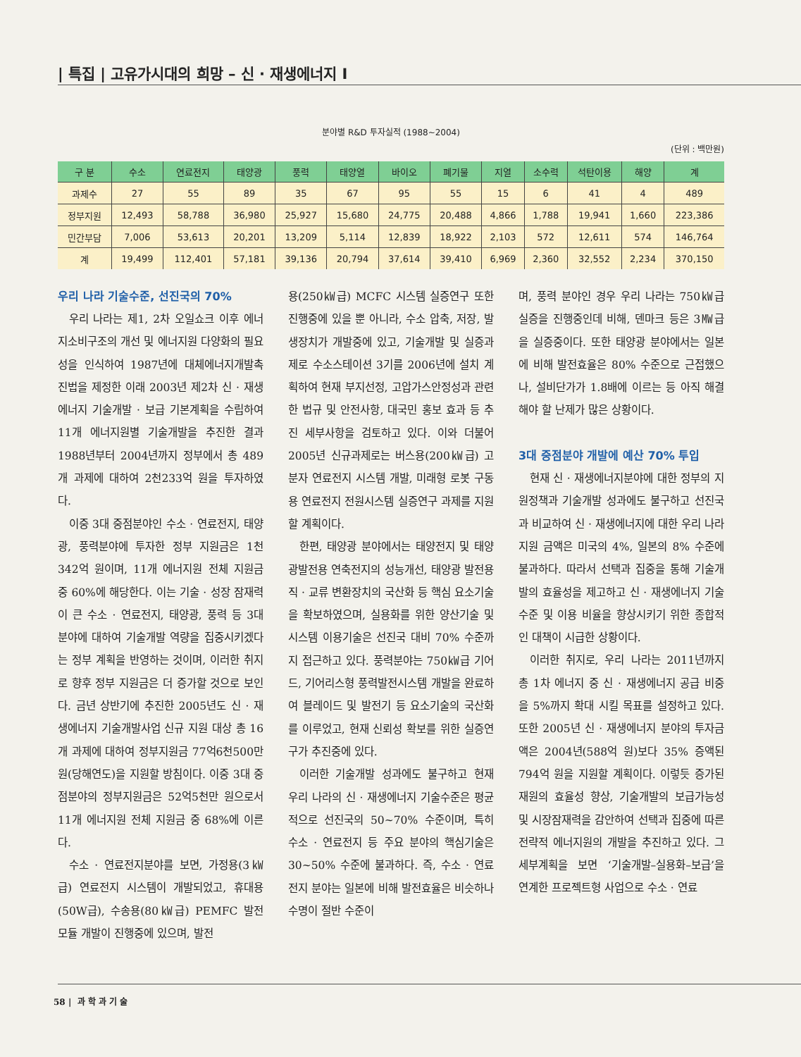| 특집 | 고유가시대의 희망 – 신 · 재생에너지 I
분야별 R&D 투자실적 (1988~2004)
(단위 : 백만원)
| 구 분 | 수소 | 연료전지 | 태양광 | 풍력 | 태양열 | 바이오 | 폐기물 | 지열 | 소수력 | 석탄이용 | 해양 | 계 |
| --- | --- | --- | --- | --- | --- | --- | --- | --- | --- | --- | --- | --- |
| 과제수 | 27 | 55 | 89 | 35 | 67 | 95 | 55 | 15 | 6 | 41 | 4 | 489 |
| 정부지원 | 12,493 | 58,788 | 36,980 | 25,927 | 15,680 | 24,775 | 20,488 | 4,866 | 1,788 | 19,941 | 1,660 | 223,386 |
| 민간부담 | 7,006 | 53,613 | 20,201 | 13,209 | 5,114 | 12,839 | 18,922 | 2,103 | 572 | 12,611 | 574 | 146,764 |
| 계 | 19,499 | 112,401 | 57,181 | 39,136 | 20,794 | 37,614 | 39,410 | 6,969 | 2,360 | 32,552 | 2,234 | 370,150 |
우리 나라 기술수준, 선진국의 70%
우리 나라는 제1, 2차 오일쇼크 이후 에너지소비구조의 개선 및 에너지원 다양화의 필요성을 인식하여 1987년에 대체에너지개발촉진법을 제정한 이래 2003년 제2차 신 · 재생에너지 기술개발 · 보급 기본계획을 수립하여 11개 에너지원별 기술개발을 추진한 결과 1988년부터 2004년까지 정부에서 총 489개 과제에 대하여 2천233억 원을 투자하였다.
이중 3대 중점분야인 수소 · 연료전지, 태양광, 풍력분야에 투자한 정부 지원금은 1천342억 원이며, 11개 에너지원 전체 지원금 중 60%에 해당한다. 이는 기술 · 성장 잠재력이 큰 수소 · 연료전지, 태양광, 풍력 등 3대 분야에 대하여 기술개발 역량을 집중시키겠다는 정부 계획을 반영하는 것이며, 이러한 취지로 향후 정부 지원금은 더 증가할 것으로 보인다. 금년 상반기에 추진한 2005년도 신 · 재생에너지 기술개발사업 신규 지원 대상 총 16개 과제에 대하여 정부지원금 77억6천500만 원(당해연도)을 지원할 방침이다. 이중 3대 중점분야의 정부지원금은 52억5천만 원으로서 11개 에너지원 전체 지원금 중 68%에 이른다.
수소 · 연료전지분야를 보면, 가정용(3㎾급) 연료전지 시스템이 개발되었고, 휴대용(50W급), 수송용(80㎾급) PEMFC 발전 모듈 개발이 진행중에 있으며, 발전
용(250㎾급) MCFC 시스템 실증연구 또한 진행중에 있을 뿐 아니라, 수소 압축, 저장, 발생장치가 개발중에 있고, 기술개발 및 실증과제로 수소스테이션 3기를 2006년에 설치 계획하여 현재 부지선정, 고압가스안정성과 관련한 법규 및 안전사항, 대국민 홍보 효과 등 추진 세부사항을 검토하고 있다. 이와 더불어 2005년 신규과제로는 버스용(200㎾급) 고분자 연료전지 시스템 개발, 미래형 로봇 구동용 연료전지 전원시스템 실증연구 과제를 지원할 계획이다.
한편, 태양광 분야에서는 태양전지 및 태양광발전용 연축전지의 성능개선, 태양광 발전용 직 · 교류 변환장치의 국산화 등 핵심 요소기술을 확보하였으며, 실용화를 위한 양산기술 및 시스템 이용기술은 선진국 대비 70% 수준까지 접근하고 있다. 풍력분야는 750㎾급 기어드, 기어리스형 풍력발전시스템 개발을 완료하여 블레이드 및 발전기 등 요소기술의 국산화를 이루었고, 현재 신뢰성 확보를 위한 실증연구가 추진중에 있다.
이러한 기술개발 성과에도 불구하고 현재 우리 나라의 신 · 재생에너지 기술수준은 평균적으로 선진국의 50~70% 수준이며, 특히 수소 · 연료전지 등 주요 분야의 핵심기술은 30~50% 수준에 불과하다. 즉, 수소 · 연료전지 분야는 일본에 비해 발전효율은 비슷하나 수명이 절반 수준이
며, 풍력 분야인 경우 우리 나라는 750㎾급 실증을 진행중인데 비해, 덴마크 등은 3㎿급을 실증중이다. 또한 태양광 분야에서는 일본에 비해 발전효율은 80% 수준으로 근접했으나, 설비단가가 1.8배에 이르는 등 아직 해결해야 할 난제가 많은 상황이다.
3대 중점분야 개발에 예산 70% 투입
현재 신 · 재생에너지분야에 대한 정부의 지원정책과 기술개발 성과에도 불구하고 선진국과 비교하여 신 · 재생에너지에 대한 우리 나라 지원 금액은 미국의 4%, 일본의 8% 수준에 불과하다. 따라서 선택과 집중을 통해 기술개발의 효율성을 제고하고 신 · 재생에너지 기술 수준 및 이용 비율을 향상시키기 위한 종합적인 대책이 시급한 상황이다.
이러한 취지로, 우리 나라는 2011년까지 총 1차 에너지 중 신 · 재생에너지 공급 비중을 5%까지 확대 시킬 목표를 설정하고 있다. 또한 2005년 신 · 재생에너지 분야의 투자금액은 2004년(588억 원)보다 35% 증액된 794억 원을 지원할 계획이다. 이렇듯 증가된 재원의 효율성 향상, 기술개발의 보급가능성 및 시장잠재력을 감안하여 선택과 집중에 따른 전략적 에너지원의 개발을 추진하고 있다. 그 세부계획을 보면 ‘기술개발–실용화–보급’을 연계한 프로젝트형 사업으로 수소 · 연료
58 | 과 학 과 기 술